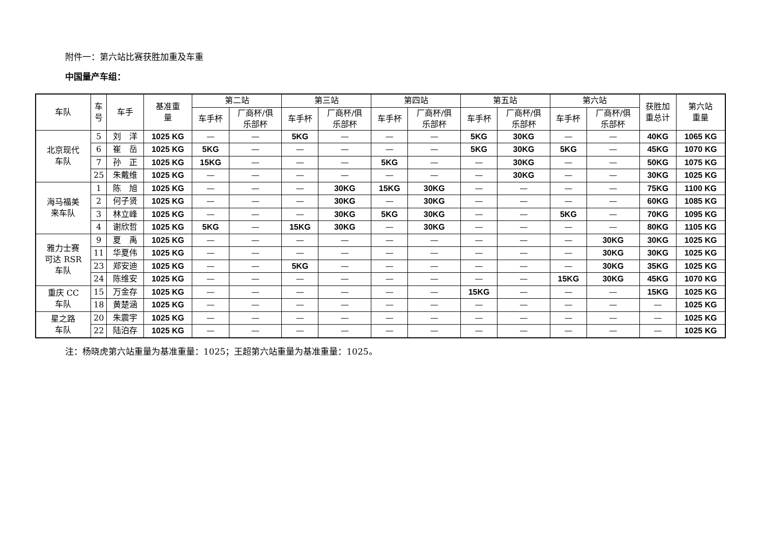附件一：第六站比赛获胜加重及车重
中国量产车组：
| 车队 | 车 号 | 车手 | 基准重 量 | 第二站 | | 第三站 | | 第四站 | | 第五站 | | 第六站 | | 获胜加 重总计 | 第六站 重量 |
| --- | --- | --- | --- | --- | --- | --- | --- | --- | --- | --- | --- | --- | --- | --- | --- |
| | | | | 车手杯 | 厂商杯/俱 乐部杯 | 车手杯 | 厂商杯/俱 乐部杯 | 车手杯 | 厂商杯/俱 乐部杯 | 车手杯 | 厂商杯/俱 乐部杯 | 车手杯 | 厂商杯/俱 乐部杯 | | |
| 北京现代 车队 | 5 | 刘 洋 | 1025 KG | — | — | 5KG | — | — | — | 5KG | 30KG | — | — | 40KG | 1065 KG |
| | 6 | 崔 岳 | 1025 KG | 5KG | — | — | — | — | — | 5KG | 30KG | 5KG | — | 45KG | 1070 KG |
| | 7 | 孙 正 | 1025 KG | 15KG | — | — | — | 5KG | — | — | 30KG | — | — | 50KG | 1075 KG |
| | 25 | 朱戴维 | 1025 KG | — | — | — | — | — | — | — | 30KG | — | — | 30KG | 1025 KG |
| 海马福美 来车队 | 1 | 陈 旭 | 1025 KG | — | — | — | 30KG | 15KG | 30KG | — | — | — | — | 75KG | 1100 KG |
| | 2 | 何子贤 | 1025 KG | — | — | — | 30KG | — | 30KG | — | — | — | — | 60KG | 1085 KG |
| | 3 | 林立峰 | 1025 KG | — | — | — | 30KG | 5KG | 30KG | — | — | 5KG | — | 70KG | 1095 KG |
| | 4 | 谢欣哲 | 1025 KG | 5KG | — | 15KG | 30KG | — | 30KG | — | — | — | — | 80KG | 1105 KG |
| 雅力士赛 可达 RSR 车队 | 9 | 夏 禹 | 1025 KG | — | — | — | — | — | — | — | — | — | 30KG | 30KG | 1025 KG |
| | 11 | 华夏伟 | 1025 KG | — | — | — | — | — | — | — | — | — | 30KG | 30KG | 1025 KG |
| | 23 | 郑安迪 | 1025 KG | — | — | 5KG | — | — | — | — | — | — | 30KG | 35KG | 1025 KG |
| | 24 | 陈维安 | 1025 KG | — | — | — | — | — | — | — | — | 15KG | 30KG | 45KG | 1070 KG |
| 重庆 CC 车队 | 15 | 万金存 | 1025 KG | — | — | — | — | — | — | 15KG | — | — | — | 15KG | 1025 KG |
| | 18 | 黄楚涵 | 1025 KG | — | — | — | — | — | — | — | — | — | — | — | 1025 KG |
| 星之路 车队 | 20 | 朱震宇 | 1025 KG | — | — | — | — | — | — | — | — | — | — | — | 1025 KG |
| | 22 | 陆泊存 | 1025 KG | — | — | — | — | — | — | — | — | — | — | — | 1025 KG |
注：杨晓虎第六站重量为基准重量：1025；王超第六站重量为基准重量：1025。